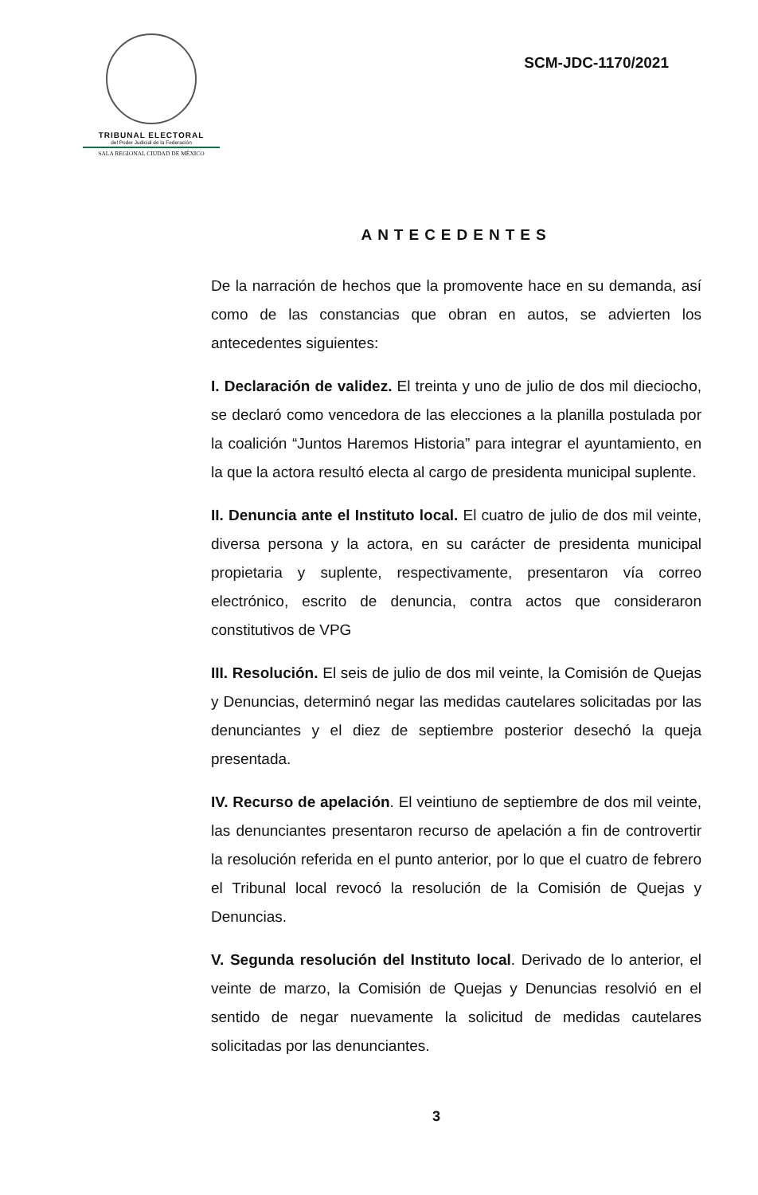TRIBUNAL ELECTORAL
del Poder Judicial de la Federación
SALA REGIONAL CIUDAD DE MÉXICO
SCM-JDC-1170/2021
ANTECEDENTES
De la narración de hechos que la promovente hace en su demanda, así como de las constancias que obran en autos, se advierten los antecedentes siguientes:
I. Declaración de validez. El treinta y uno de julio de dos mil dieciocho, se declaró como vencedora de las elecciones a la planilla postulada por la coalición “Juntos Haremos Historia” para integrar el ayuntamiento, en la que la actora resultó electa al cargo de presidenta municipal suplente.
II. Denuncia ante el Instituto local. El cuatro de julio de dos mil veinte, diversa persona y la actora, en su carácter de presidenta municipal propietaria y suplente, respectivamente, presentaron vía correo electrónico, escrito de denuncia, contra actos que consideraron constitutivos de VPG
III. Resolución. El seis de julio de dos mil veinte, la Comisión de Quejas y Denuncias, determinó negar las medidas cautelares solicitadas por las denunciantes y el diez de septiembre posterior desechó la queja presentada.
IV. Recurso de apelación. El veintiuno de septiembre de dos mil veinte, las denunciantes presentaron recurso de apelación a fin de controvertir la resolución referida en el punto anterior, por lo que el cuatro de febrero el Tribunal local revocó la resolución de la Comisión de Quejas y Denuncias.
V. Segunda resolución del Instituto local. Derivado de lo anterior, el veinte de marzo, la Comisión de Quejas y Denuncias resolvió en el sentido de negar nuevamente la solicitud de medidas cautelares solicitadas por las denunciantes.
3